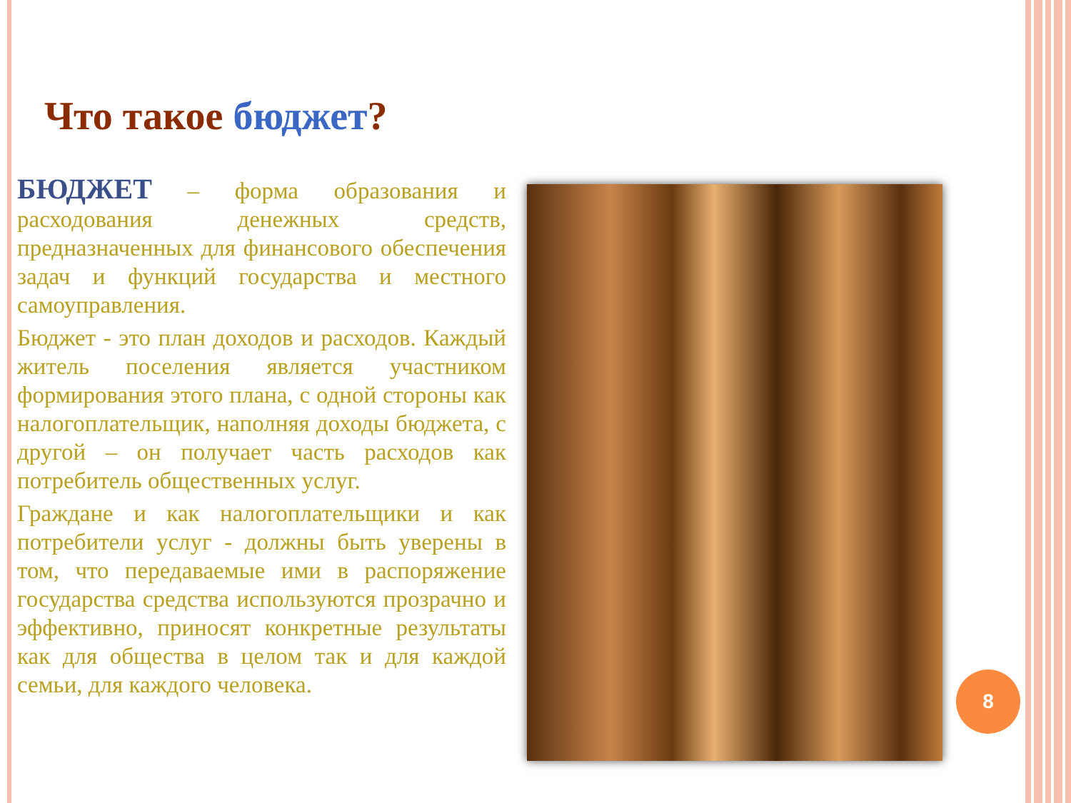Что такое бюджет?
БЮДЖЕТ – форма образования и расходования денежных средств, предназначенных для финансового обеспечения задач и функций государства и местного самоуправления.
Бюджет - это план доходов и расходов. Каждый житель поселения является участником формирования этого плана, с одной стороны как налогоплательщик, наполняя доходы бюджета, с другой – он получает часть расходов как потребитель общественных услуг.
Граждане и как налогоплательщики и как потребители услуг - должны быть уверены в том, что передаваемые ими в распоряжение государства средства используются прозрачно и эффективно, приносят конкретные результаты как для общества в целом так и для каждой семьи, для каждого человека.
8